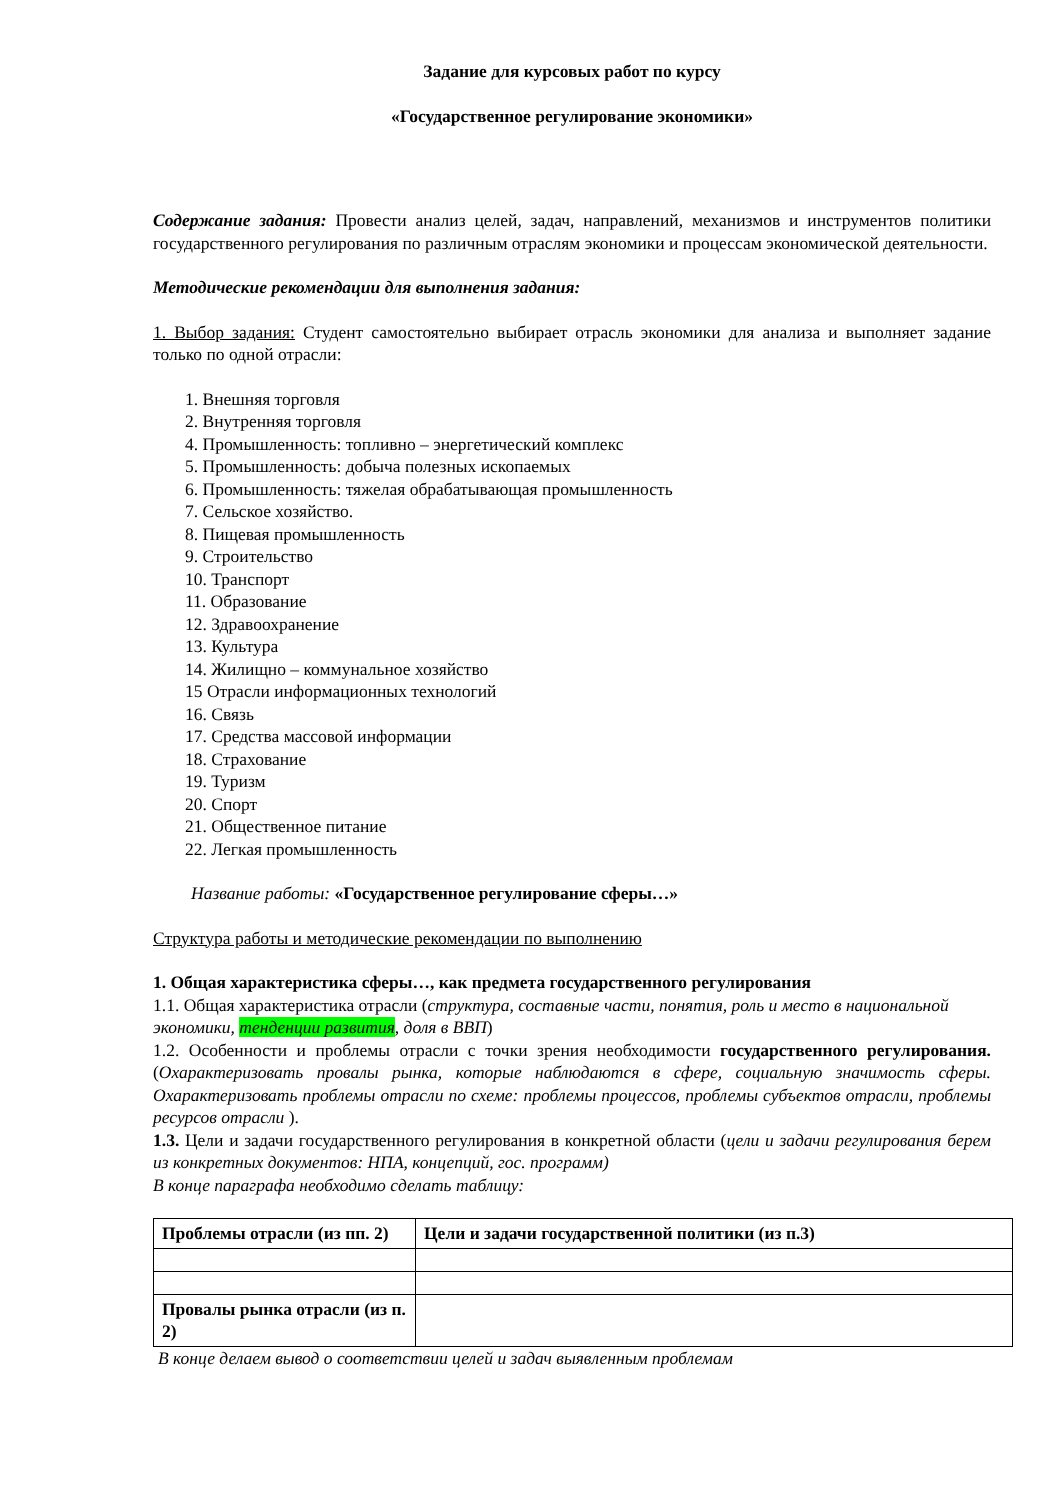Задание для курсовых работ по курсу
«Государственное регулирование экономики»
Содержание задания: Провести анализ целей, задач, направлений, механизмов и инструментов политики государственного регулирования по различным отраслям экономики и процессам экономической деятельности.
Методические рекомендации для выполнения задания:
1. Выбор задания: Студент самостоятельно выбирает отрасль экономики для анализа и выполняет задание только по одной отрасли:
1. Внешняя торговля
2. Внутренняя торговля
4. Промышленность: топливно – энергетический комплекс
5. Промышленность: добыча полезных ископаемых
6. Промышленность: тяжелая обрабатывающая промышленность
7. Сельское хозяйство.
8. Пищевая промышленность
9. Строительство
10. Транспорт
11. Образование
12. Здравоохранение
13. Культура
14. Жилищно – коммунальное хозяйство
15 Отрасли информационных технологий
16. Связь
17. Средства массовой информации
18. Страхование
19. Туризм
20. Спорт
21. Общественное питание
22. Легкая промышленность
Название работы: «Государственное регулирование сферы…»
Структура работы и методические рекомендации по выполнению
1. Общая характеристика сферы…, как предмета государственного регулирования
1.1. Общая характеристика отрасли (структура, составные части, понятия, роль и место в национальной экономики, тенденции развития, доля в ВВП)
1.2. Особенности и проблемы отрасли с точки зрения необходимости государственного регулирования. (Охарактеризовать провалы рынка, которые наблюдаются в сфере, социальную значимость сферы. Охарактеризовать проблемы отрасли по схеме: проблемы процессов, проблемы субъектов отрасли, проблемы ресурсов отрасли ).
1.3. Цели и задачи государственного регулирования в конкретной области (цели и задачи регулирования берем из конкретных документов: НПА, концепций, гос. программ)
В конце параграфа необходимо сделать таблицу:
| Проблемы отрасли (из пп. 2) | Цели и задачи государственной политики (из п.3) |
| Провалы рынка отрасли (из п. 2) | |
В конце делаем вывод о соответствии целей и задач выявленным проблемам